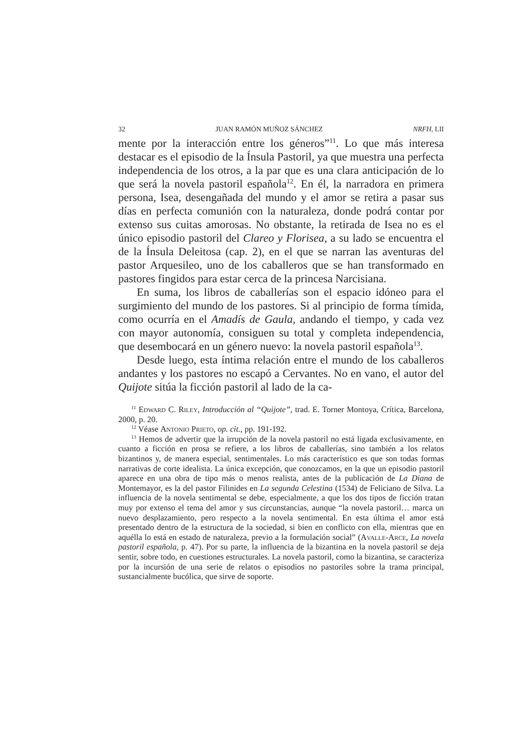32 JUAN RAMÓN MUÑOZ SÁNCHEZ NRFH, LII
mente por la interacción entre los géneros”<sup>11</sup>. Lo que más interesa destacar es el episodio de la Ínsula Pastoril, ya que muestra una perfecta independencia de los otros, a la par que es una clara anticipación de lo que será la novela pastoril española<sup>12</sup>. En él, la narradora en primera persona, Isea, desengañada del mundo y el amor se retira a pasar sus días en perfecta comunión con la naturaleza, donde podrá contar por extenso sus cuitas amorosas. No obstante, la retirada de Isea no es el único episodio pastoril del Clareo y Florisea, a su lado se encuentra el de la Ínsula Deleitosa (cap. 2), en el que se narran las aventuras del pastor Arquesileo, uno de los caballeros que se han transformado en pastores fingidos para estar cerca de la princesa Narcisiana.
En suma, los libros de caballerías son el espacio idóneo para el surgimiento del mundo de los pastores. Si al principio de forma tímida, como ocurría en el Amadís de Gaula, andando el tiempo, y cada vez con mayor autonomía, consiguen su total y completa independencia, que desembocará en un género nuevo: la novela pastoril española<sup>13</sup>.
Desde luego, esta íntima relación entre el mundo de los caballeros andantes y los pastores no escapó a Cervantes. No en vano, el autor del Quijote sitúa la ficción pastoril al lado de la ca-
<sup>11</sup> Edward C. Riley, Introducción al “Quijote”, trad. E. Torner Montoya, Crítica, Barcelona, 2000, p. 20.
<sup>12</sup> Véase Antonio Prieto, op. cit., pp. 191-192.
<sup>13</sup> Hemos de advertir que la irrupción de la novela pastoril no está ligada exclusivamente, en cuanto a ficción en prosa se refiere, a los libros de caballerías, sino también a los relatos bizantinos y, de manera especial, sentimentales. Lo más característico es que son todas formas narrativas de corte idealista. La única excepción, que conozcamos, en la que un episodio pastoril aparece en una obra de tipo más o menos realista, antes de la publicación de La Diana de Montemayor, es la del pastor Filinides en La segunda Celestina (1534) de Feliciano de Silva. La influencia de la novela sentimental se debe, especialmente, a que los dos tipos de ficción tratan muy por extenso el tema del amor y sus circunstancias, aunque “la novela pastoril… marca un nuevo desplazamiento, pero respecto a la novela sentimental. En esta última el amor está presentado dentro de la estructura de la sociedad, si bien en conflicto con ella, mientras que en aquélla lo está en estado de naturaleza, previo a la formulación social” (Avalle-Arce, La novela pastoril española, p. 47). Por su parte, la influencia de la bizantina en la novela pastoril se deja sentir, sobre todo, en cuestiones estructurales. La novela pastoril, como la bizantina, se caracteriza por la incursión de una serie de relatos o episodios no pastoriles sobre la trama principal, sustancialmente bucólica, que sirve de soporte.